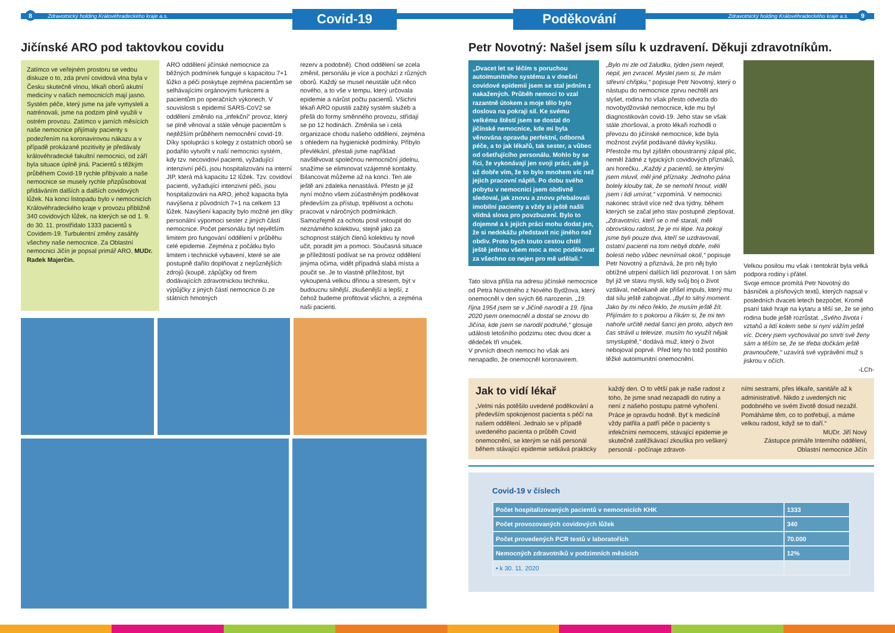8 Zdravotnický holding Královéhradeckého kraje a.s. Covid-19 Poděkování Zdravotnický holding Královéhradeckého kraje a.s. 9
Jičínské ARO pod taktovkou covidu
Zatímco ve veřejném prostoru se vedou diskuze o to, zda první covidová vlna byla v Česku skutečně vlnou, lékaři oborů akutní medicíny v našich nemocnicích mají jasno. Systém péče, který jsme na jaře vymysleli a natrénovali, jsme na podzim plně využili v ostrém provozu. Zatímco v jarních měsících naše nemocnice přijímaly pacienty s podezřením na koronavirovou nákazu a v případě prokázané pozitivity je předávaly královéhradecké fakultní nemocnici, od září byla situace úplně jiná. Pacientů s těžkým průběhem Covid-19 rychle přibývalo a naše nemocnice se musely rychle přizpůsobovat přidáváním dalších a dalších covidových lůžek. Na konci listopadu bylo v nemocnicích Královéhradeckého kraje v provozu přibližně 340 covidových lůžek, na kterých se od 1. 9. do 30. 11. prostřídalo 1333 pacientů s Covidem-19. Turbulentní změny zasáhly všechny naše nemocnice. Za Oblastní nemocnici Jičín je popsal primář ARO, MUDr. Radek Majerčin.
ARO oddělení jičínské nemocnice za běžných podmínek funguje s kapacitou 7+1 lůžko a péči poskytuje zejména pacientům se selhávajícími orgánovými funkcemi a pacientům po operačních výkonech. V souvislosti s epidemií SARS-CoV2 se oddělení změnilo na „infekční“ provoz, který se plně věnoval a stále věnuje pacientům s nejtěžším průběhem nemocnění covid-19. Díky spolupráci s kolegy z ostatních oborů se podařilo vytvořit v naší nemocnici systém, kdy tzv. necovidoví pacienti, vyžadující intenzivní péči, jsou hospitalizováni na interní JIP, která má kapacitu 12 lůžek. Tzv. covidoví pacienti, vyžadující intenzivní péči, jsou hospitalizováni na ARO, jehož kapacita byla navýšena z původních 7+1 na celkem 13 lůžek. Navýšení kapacity bylo možné jen díky personální výpomoci sester z jiných částí nemocnice. Počet personálu byl největším limitem pro fungování oddělení v průběhu celé epidemie. Zejména z počátku bylo limitem i technické vybavení, které se ale postupně dařilo doplňovat z nejrůznějších zdrojů (koupě, zápůjčky od firem dodávajících zdravotnickou techniku, výpůjčky z jiných částí nemocnice či ze státních hmotných
rezerv a podobně). Chod oddělení se zcela změnil, personálu je více a pochází z různých oborů. Každý se musel neustále učit něco nového, a to vše v tempu, který určovala epidemie a nárůst počtu pacientů. Všichni lékaři ARO opustili zažitý systém služeb a přešli do formy směnného provozu, střídají se po 12 hodinách. Změnila se i celá organizace chodu našeho oddělení, zejména s ohledem na hygienické podmínky. Přibylo převlékání, přestali jsme například navštěvovat společnou nemocniční jídelnu, snažíme se eliminovat vzájemné kontakty. Bilancovat můžeme až na konci. Ten ale ještě ani zdaleka nenastává. Přesto je již nyní možno všem zúčastněným poděkovat především za přístup, trpělivost a ochotu pracovat v náročných podmínkách. Samozřejmě za ochotu posil vstoupit do neznámého kolektivu, stejně jako za schopnost stálých členů kolektivu ty nové učit, poradit jim a pomoci. Současná situace je příležitostí podívat se na provoz oddělení jinýma očima, vidět případná slabá místa a poučit se. Je to vlastně příležitost, být vykoupená velkou dřinou a stresem, být v budoucnu silnější, zkušenější a lepší, z čehož budeme profitovat všichni, a zejména naši pacienti.
Petr Novotný: Našel jsem sílu k uzdravení. Děkuji zdravotníkům.
„Dvacet let se léčím s poruchou autoimunitního systému a v dnešní covidové epidemii jsem se stal jedním z nakažených. Průběh nemoci to vzal razantně útokem a moje tělo bylo doslova na pokraji sil. Ke svému velkému štěstí jsem se dostal do jičínské nemocnice, kde mi byla věnována opravdu perfektní, odborná péče, a to jak lékařů, tak sester, a vůbec od ošetřujícího personálu. Mohlo by se říci, že vykonávají jen svoji práci, ale já už dobře vím, že to bylo mnohem víc než jejich pracovní náplň. Po dobu svého pobytu v nemocnici jsem obdivně sledoval, jak znovu a znovu přebalovali imobilní pacienty a vždy si ještě našli vlídná slova pro povzbuzení. Bylo to dojemné a k jejich práci mohu dodat jen, že si nedokážu představit nic jiného než obdiv. Proto bych touto cestou chtěl ještě jednou všem moc a moc poděkovat za všechno co nejen pro mě udělali.“
Tato slova přišla na adresu jičínské nemocnice od Petra Novotného z Nového Bydžova, který onemocněl v den svých 66 narozenin. „19. října 1954 jsem se v Jičíně narodil a 19. října 2020 jsem onemocněl a dostal se znovu do Jičína, kde jsem se narodil podruhé,“ glosuje události letošního podzimu otec dvou dcer a dědeček tří vnuček.
V prvních dnech nemoci ho však ani nenapadlo, že onemocněl koronavirem.
„Bylo mi zle od žaludku, týden jsem nejedl, nepil, jen zvracel. Myslel jsem si, že mám střevní chřipku,“ popisuje Petr Novotný, který o nástupu do nemocnice zprvu nechtěl ani slyšet, rodina ho však přesto odvezla do novobydžovské nemocnice, kde mu byl diagnostikován covid-19. Jeho stav se však stále zhoršoval, a proto lékaři rozhodli o převozu do jičínské nemocnice, kde byla možnost zvýšit podávané dávky kyslíku. Přestože mu byl zjištěn oboustranný zápal plic, neměl žádné z typických covidových příznaků, ani horečku. „Každý z pacientů, se kterými jsem mluvil, měl jiné příznaky. Jednoho pána bolely klouby tak, že se nemohl hnout, viděl jsem i lidi umírat,“ vzpomíná. V nemocnici nakonec strávil více než dva týdny, během kterých se začal jeho stav postupně zlepšovat. „Zdravotníci, kteří se o mě starali, měli obrovskou radost, že je mi lépe. Na pokoji jsme byli pouze dva, kteří se uzdravovali, ostatní pacienti na tom nebyli dobře, měli bolesti nebo vůbec nevnímali okolí,“ popisuje Petr Novotný a přiznává, že pro něj bylo obtížné utrpení dalších lidí pozorovat. I on sám byl již ve stavu mysli, kdy svůj boj o život vzdával, nečekaně ale přišel impuls, který mu dal sílu ještě zabojovat. „Byl to silný moment. Jako by mi něco řeklo, že musím ještě žít. Přijímám to s pokorou a říkám si, že mi ten nahoře určitě nedal šanci jen proto, abych ten čas strávil u televize, musím ho využít nějak smysluplně,“ dodává muž, který o život nebojoval poprvé. Před lety ho totiž postihlo těžké autoimunitní onemocnění.
Velkou posilou mu však i tentokrát byla velká podpora rodiny i přátel.
Svoje emoce promítá Petr Novotný do básniček a písňových textů, kterých napsal v posledních dvaceti letech bezpočet. Kromě psaní také hraje na kytaru a těší se, že se jeho rodina bude ještě rozrůstat. „Svého života i vztahů a lidí kolem sebe si nyní vážím ještě víc. Dcery jsem vychovával po smrti své ženy sám a těším se, že se třeba dočkám ještě pravnoučete,“ uzavírá své vyprávění muž s jiskrou v očích.
-LCh-
Jak to vidí lékař
„Velmi nás potěšilo uvedené poděkování a především spokojenost pacienta s péčí na našem oddělení. Jednalo se v případě uvedeného pacienta o průběh Covid onemocnění, se kterým se náš personál během stávající epidemie setkává prakticky
každý den. O to větší pak je naše radost z toho, že jsme snad nezapadli do rutiny a není z našeho postupu patrné vyhoření. Práce je opravdu hodně. Byť k medicíně vždy patřila a patří péče o pacienty s infekčními nemocemi, stávající epidemie je skutečně zatěžkávací zkouška pro veškerý personál - počínaje zdravot-
ními sestrami, přes lékaře, sanitáře až k administrativě. Nikdo z uvedených nic podobného ve svém životě dosud nezažil. Pomáháme těm, co to potřebují, a máme velkou radost, když se to daří.“
MUDr. Jiří Nový
Zástupce primáře Interního oddělení,
Oblastní nemocnice Jičín
Covid-19 v číslech
| Počet hospitalizovaných pacientů v nemocnicích KHK | 1333 |
| Počet provozovaných covidových lůžek | 340 |
| Počet provedených PCR testů v laboratořích | 70.000 |
| Nemocných zdravotníků v podzimních měsících | 12% |
| • k 30. 11. 2020 | |